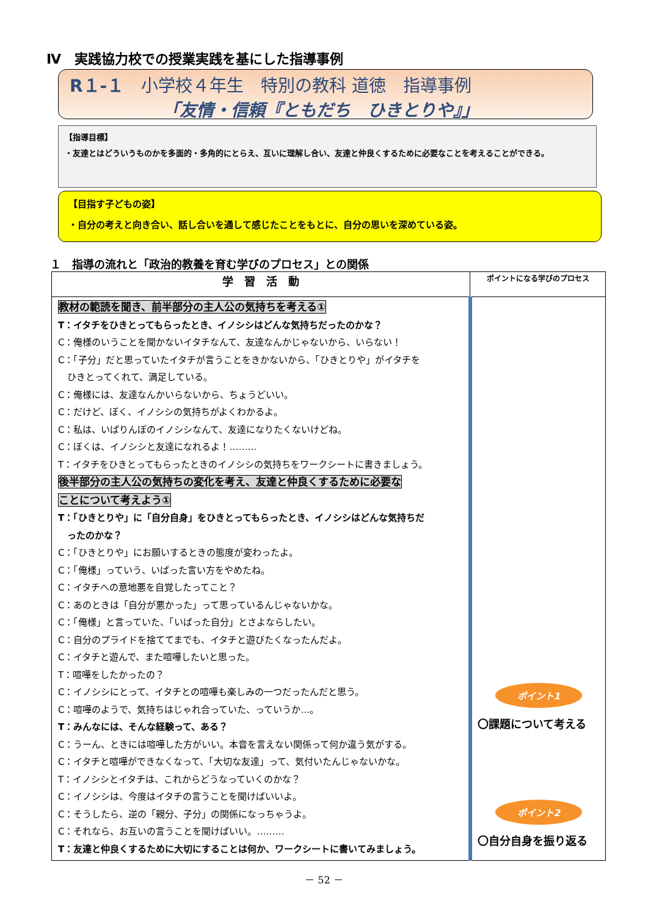Ⅳ　実践協力校での授業実践を基にした指導事例
R１-１　小学校４年生　特別の教科 道徳　指導事例
「友情・信頼『ともだち　ひきとりや』」
【指導目標】
・友達とはどういうものかを多面的・多角的にとらえ、互いに理解し合い、友達と仲良くするために必要なことを考えることができる。
【目指す子どもの姿】
・自分の考えと向き合い、話し合いを通して感じたことをもとに、自分の思いを深めている姿。
１　指導の流れと「政治的教養を育む学びのプロセス」との関係
| 学 習 活 動 | ポイントになる学びのプロセス |
| --- | --- |
| 教材の範読を聞き、前半部分の主人公の気持ちを考える① T：イタチをひきとってもらったとき、イノシシはどんな気持ちだったのかな？ C：俺様のいうことを聞かないイタチなんて、友達なんかじゃないから、いらない！ C：「子分」だと思っていたイタチが言うことをきかないから、「ひきとりや」がイタチを ひきとってくれて、満足している。 C：俺様には、友達なんかいらないから、ちょうどいい。 C：だけど、ぼく、イノシシの気持ちがよくわかるよ。 C：私は、いばりんぼのイノシシなんて、友達になりたくないけどね。 C：ぼくは、イノシシと友達になれるよ！……… T：イタチをひきとってもらったときのイノシシの気持ちをワークシートに書きましょう。 後半部分の主人公の気持ちの変化を考え、友達と仲良くするために必要な ことについて考えよう① T：「ひきとりや」に「自分自身」をひきとってもらったとき、イノシシはどんな気持ちだ ったのかな？ C：「ひきとりや」にお願いするときの態度が変わったよ。 C：「俺様」っていう、いばった言い方をやめたね。 C：イタチへの意地悪を自覚したってこと？ C：あのときは「自分が悪かった」って思っているんじゃないかな。 C：「俺様」と言っていた、「いばった自分」とさよならしたい。 C：自分のプライドを捨ててまでも、イタチと遊びたくなったんだよ。 C：イタチと遊んで、また喧嘩したいと思った。 T：喧嘩をしたかったの？ C：イノシシにとって、イタチとの喧嘩も楽しみの一つだったんだと思う。 C：喧嘩のようで、気持ちはじゃれ合っていた、っていうか…。 T：みんなには、そんな経験って、ある？ C：うーん、ときには喧嘩した方がいい。本音を言えない関係って何か違う気がする。 C：イタチと喧嘩ができなくなって、「大切な友達」って、気付いたんじゃないかな。 T：イノシシとイタチは、これからどうなっていくのかな？ C：イノシシは、今度はイタチの言うことを聞けばいいよ。 C：そうしたら、逆の「親分、子分」の関係になっちゃうよ。 C：それなら、お互いの言うことを聞けばいい。……… T：友達と仲良くするために大切にすることは何か、ワークシートに書いてみましょう。 | ポイント1 〇課題について考える ポイント2 〇自分自身を振り返る |
－ 52 －